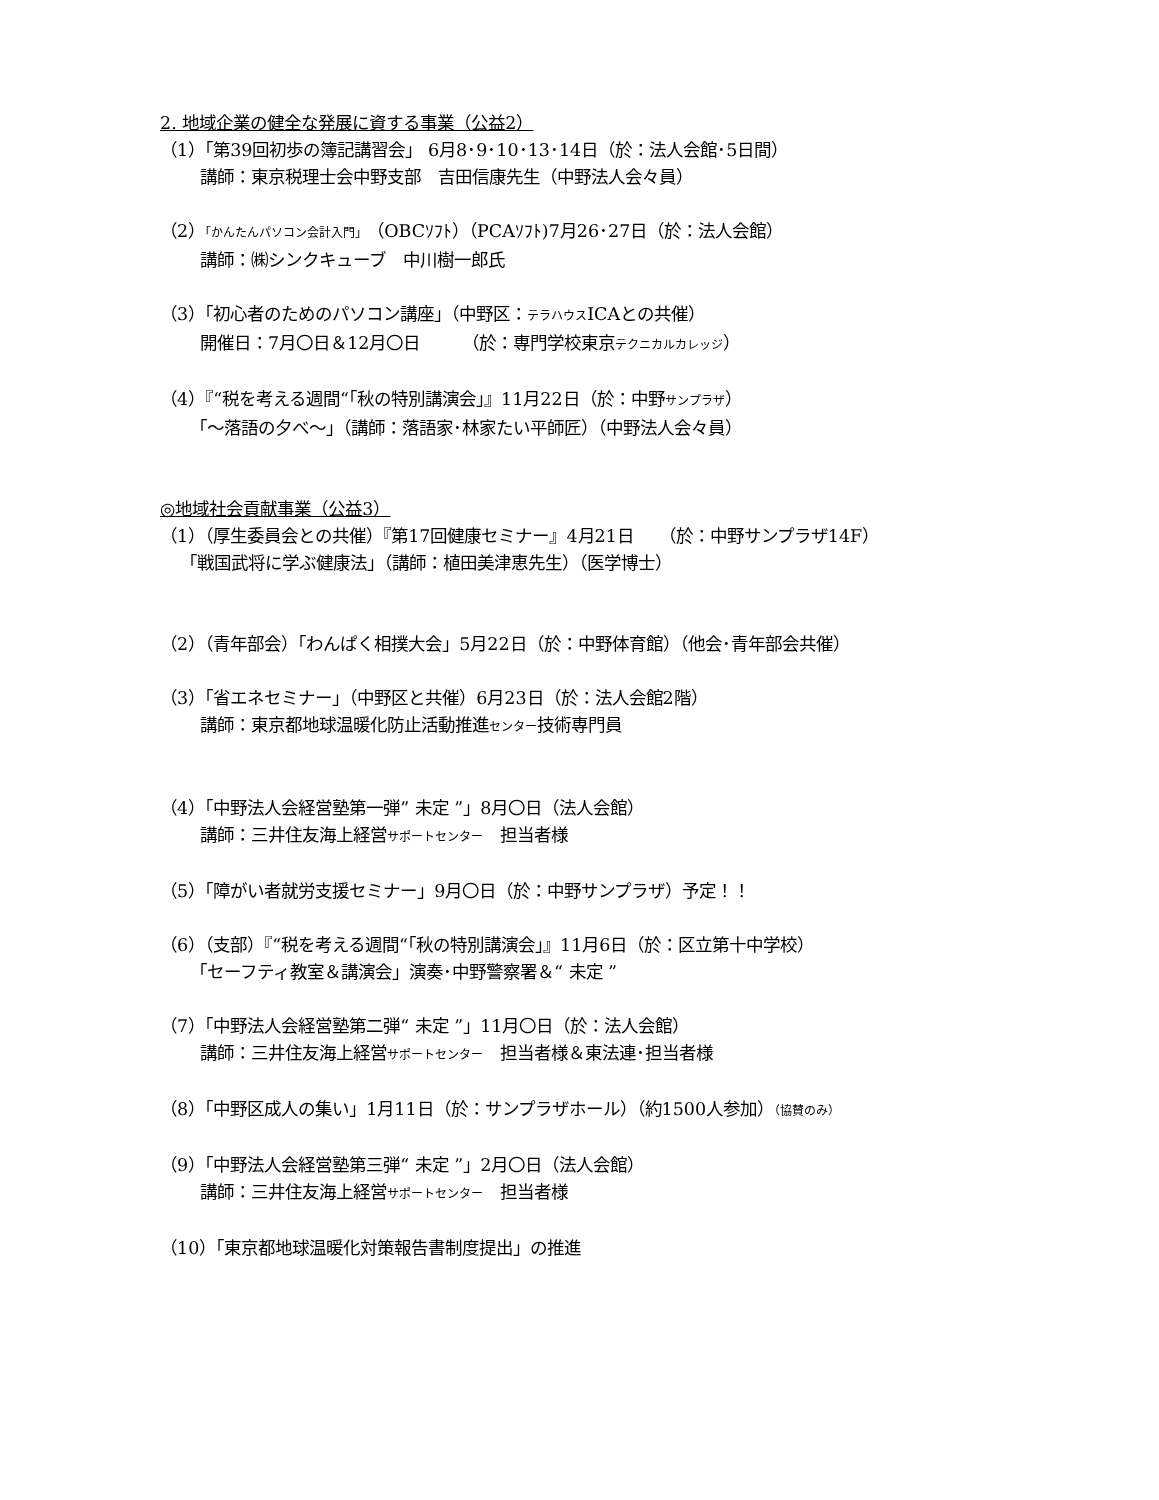2. 地域企業の健全な発展に資する事業（公益2）
（1）「第39回初歩の簿記講習会」 6月8･9･10･13･14日（於：法人会館･5日間）
講師：東京税理士会中野支部　吉田信康先生（中野法人会々員）
（2）「かんたんパソコン会計入門」（OBCｿﾌﾄ）（PCAｿﾌﾄ)7月26･27日（於：法人会館）
講師：㈱シンクキューブ　中川樹一郎氏
（3）「初心者のためのパソコン講座」（中野区：テラハウスICAとの共催）
開催日：7月〇日＆12月〇日　　　（於：専門学校東京テクニカルカレッジ）
（4）『“税を考える週間“「秋の特別講演会」』11月22日（於：中野サンプラザ）
「～落語の夕べ～」（講師：落語家･林家たい平師匠）（中野法人会々員）
◎地域社会貢献事業（公益3）
（1）（厚生委員会との共催）『第17回健康セミナー』4月21日　　（於：中野サンプラザ14F）
「戦国武将に学ぶ健康法」（講師：植田美津恵先生）（医学博士）
（2）（青年部会）「わんぱく相撲大会」5月22日（於：中野体育館）（他会･青年部会共催）
（3）「省エネセミナー」（中野区と共催）6月23日（於：法人会館2階）
講師：東京都地球温暖化防止活動推進センター技術専門員
（4）「中野法人会経営塾第一弾” 未定 ”」8月〇日（法人会館）
講師：三井住友海上経営サポートセンター　担当者様
（5）「障がい者就労支援セミナー」9月〇日（於：中野サンプラザ）予定！！
（6）（支部）『“税を考える週間“「秋の特別講演会」』11月6日（於：区立第十中学校）
「セーフティ教室＆講演会」演奏･中野警察署＆“ 未定 ”
（7）「中野法人会経営塾第二弾“ 未定 ”」11月〇日（於：法人会館）
講師：三井住友海上経営サポートセンター　担当者様＆東法連･担当者様
（8）「中野区成人の集い」1月11日（於：サンプラザホール）（約1500人参加）（協賛のみ）
（9）「中野法人会経営塾第三弾“ 未定 ”」2月〇日（法人会館）
講師：三井住友海上経営サポートセンター　担当者様
（10）「東京都地球温暖化対策報告書制度提出」の推進